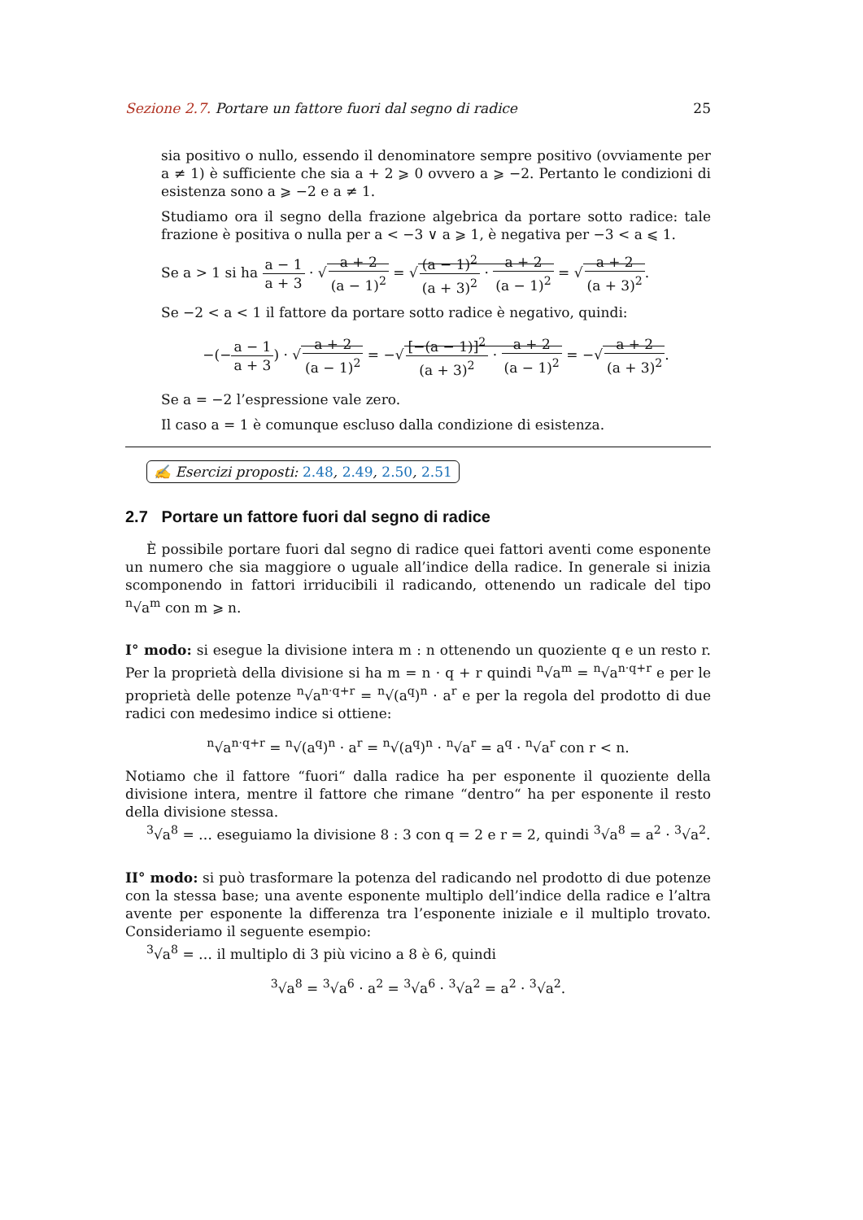Sezione 2.7. Portare un fattore fuori dal segno di radice 25
sia positivo o nullo, essendo il denominatore sempre positivo (ovviamente per a ≠ 1) è sufficiente che sia a + 2 ⩾ 0 ovvero a ⩾ −2. Pertanto le condizioni di esistenza sono a ⩾ −2 e a ≠ 1.
Studiamo ora il segno della frazione algebrica da portare sotto radice: tale frazione è positiva o nulla per a < −3 ∨ a ⩾ 1, è negativa per −3 < a ⩽ 1.
Se a > 1 si ha a − 1 a + 3 · √a + 2 (a − 1)<sup>2</sup> = √(a − 1)<sup>2</sup> (a + 3)<sup>2</sup> · a + 2 (a − 1)<sup>2</sup> = √a + 2 (a + 3)<sup>2</sup>.
Se −2 < a < 1 il fattore da portare sotto radice è negativo, quindi:
−(−a − 1 a + 3) · √a + 2 (a − 1)<sup>2</sup> = −√[−(a − 1)]<sup>2</sup> (a + 3)<sup>2</sup> · a + 2 (a − 1)<sup>2</sup> = −√a + 2 (a + 3)<sup>2</sup>.
Se a = −2 l’espressione vale zero.
Il caso a = 1 è comunque escluso dalla condizione di esistenza.
✍ Esercizi proposti: 2.48, 2.49, 2.50, 2.51
2.7 Portare un fattore fuori dal segno di radice
È possibile portare fuori dal segno di radice quei fattori aventi come esponente un numero che sia maggiore o uguale all’indice della radice. In generale si inizia scomponendo in fattori irriducibili il radicando, ottenendo un radicale del tipo <sup>n</sup>√a<sup>m</sup> con m ⩾ n.
I° modo: si esegue la divisione intera m : n ottenendo un quoziente q e un resto r. Per la proprietà della divisione si ha m = n · q + r quindi <sup>n</sup>√a<sup>m</sup> = <sup>n</sup>√a<sup>n·q+r</sup> e per le proprietà delle potenze <sup>n</sup>√a<sup>n·q+r</sup> = <sup>n</sup>√(a<sup>q</sup>)<sup>n</sup> · a<sup>r</sup> e per la regola del prodotto di due radici con medesimo indice si ottiene:
<sup>n</sup>√a<sup>n·q+r</sup> = <sup>n</sup>√(a<sup>q</sup>)<sup>n</sup> · a<sup>r</sup> = <sup>n</sup>√(a<sup>q</sup>)<sup>n</sup> · <sup>n</sup>√a<sup>r</sup> = a<sup>q</sup> · <sup>n</sup>√a<sup>r</sup> con r < n.
Notiamo che il fattore “fuori“ dalla radice ha per esponente il quoziente della divisione intera, mentre il fattore che rimane “dentro“ ha per esponente il resto della divisione stessa.
<sup>3</sup>√a<sup>8</sup> = … eseguiamo la divisione 8 : 3 con q = 2 e r = 2, quindi <sup>3</sup>√a<sup>8</sup> = a<sup>2</sup> · <sup>3</sup>√a<sup>2</sup>.
II° modo: si può trasformare la potenza del radicando nel prodotto di due potenze con la stessa base; una avente esponente multiplo dell’indice della radice e l’altra avente per esponente la differenza tra l’esponente iniziale e il multiplo trovato. Consideriamo il seguente esempio:
<sup>3</sup>√a<sup>8</sup> = … il multiplo di 3 più vicino a 8 è 6, quindi
<sup>3</sup>√a<sup>8</sup> = <sup>3</sup>√a<sup>6</sup> · a<sup>2</sup> = <sup>3</sup>√a<sup>6</sup> · <sup>3</sup>√a<sup>2</sup> = a<sup>2</sup> · <sup>3</sup>√a<sup>2</sup>.